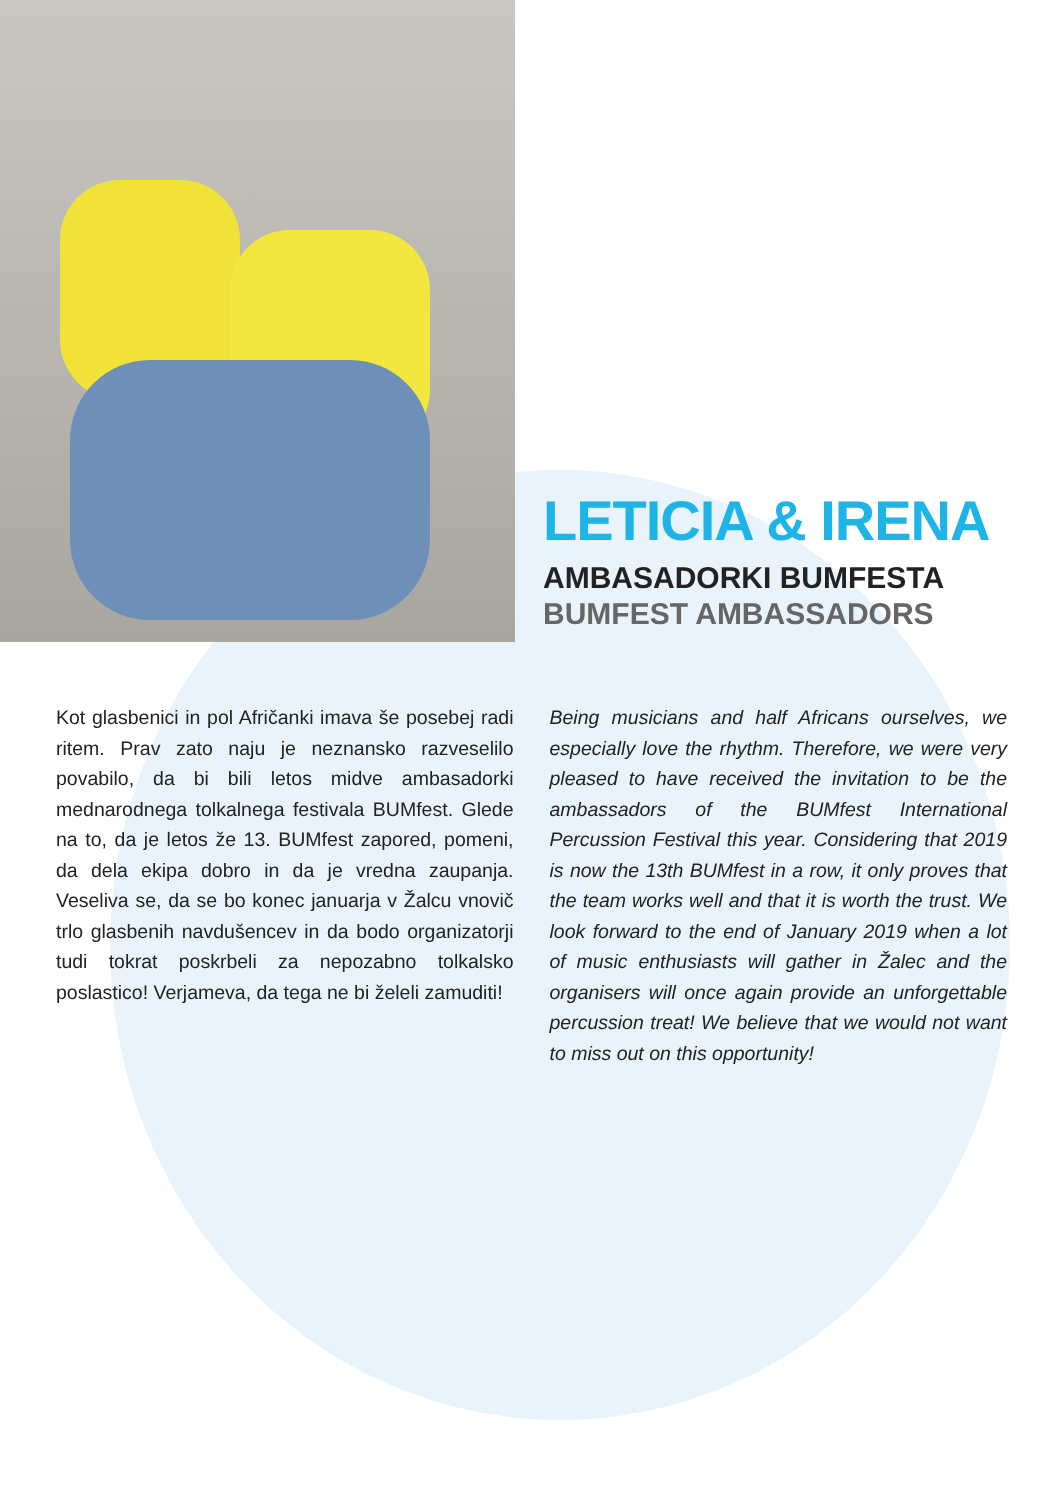LETICIA & IRENA
AMBASADORKI BUMFESTA
BUMFEST AMBASSADORS
Kot glasbenici in pol Afričanki imava še posebej radi ritem. Prav zato naju je neznansko razveselilo povabilo, da bi bili letos midve ambasadorki mednarodnega tolkalnega festivala BUMfest. Glede na to, da je letos že 13. BUMfest zapored, pomeni, da dela ekipa dobro in da je vredna zaupanja. Veseliva se, da se bo konec januarja v Žalcu vnovič trlo glasbenih navdušencev in da bodo organizatorji tudi tokrat poskrbeli za nepozabno tolkalsko poslastico! Verjameva, da tega ne bi želeli zamuditi!
Being musicians and half Africans ourselves, we especially love the rhythm. Therefore, we were very pleased to have received the invitation to be the ambassadors of the BUMfest International Percussion Festival this year. Considering that 2019 is now the 13th BUMfest in a row, it only proves that the team works well and that it is worth the trust. We look forward to the end of January 2019 when a lot of music enthusiasts will gather in Žalec and the organisers will once again provide an unforgettable percussion treat! We believe that we would not want to miss out on this opportunity!